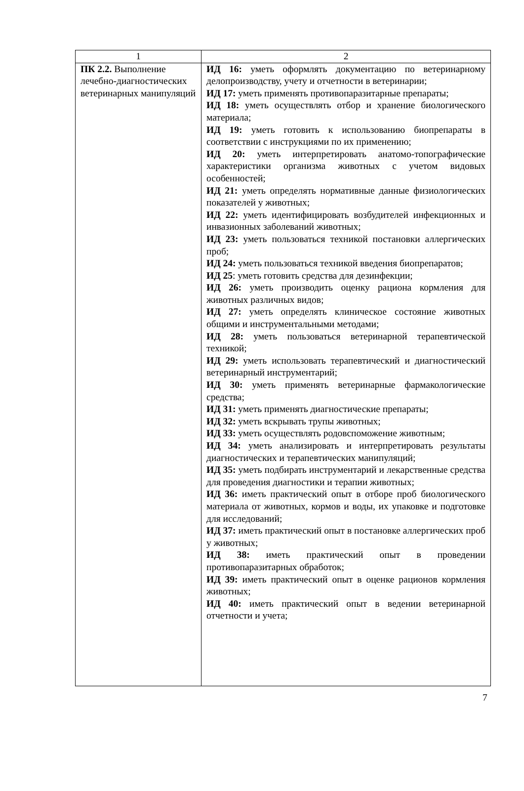| 1 | 2 |
| ПК 2.2. Выполнение лечебно-диагностических ветеринарных манипуляций | ИД 16: уметь оформлять документацию по ветеринарному делопроизводству, учету и отчетности в ветеринарии; ИД 17: уметь применять противопаразитарные препараты; ИД 18: уметь осуществлять отбор и хранение биологического материала; ИД 19: уметь готовить к использованию биопрепараты в соответствии с инструкциями по их применению; ИД 20: уметь интерпретировать анатомо-топографические характеристики организма животных с учетом видовых особенностей; ИД 21: уметь определять нормативные данные физиологических показателей у животных; ИД 22: уметь идентифицировать возбудителей инфекционных и инвазионных заболеваний животных; ИД 23: уметь пользоваться техникой постановки аллергических проб; ИД 24: уметь пользоваться техникой введения биопрепаратов; ИД 25 : уметь готовить средства для дезинфекции; ИД 26: уметь производить оценку рациона кормления для животных различных видов; ИД 27: уметь определять клиническое состояние животных общими и инструментальными методами; ИД 28: уметь пользоваться ветеринарной терапевтической техникой; ИД 29: уметь использовать терапевтический и диагностический ветеринарный инструментарий; ИД 30: уметь применять ветеринарные фармакологические средства; ИД 31: уметь применять диагностические препараты; ИД 32: уметь вскрывать трупы животных; ИД 33: уметь осуществлять родовспоможение животным; ИД 34: уметь анализировать и интерпретировать результаты диагностических и терапевтических манипуляций; ИД 35: уметь подбирать инструментарий и лекарственные средства для проведения диагностики и терапии животных; ИД 36: иметь практический опыт в отборе проб биологического материала от животных, кормов и воды, их упаковке и подготовке для исследований; ИД 37: иметь практический опыт в постановке аллергических проб у животных; ИД 38: иметь практический опыт в проведении противопаразитарных обработок; ИД 39: иметь практический опыт в оценке рационов кормления животных; ИД 40: иметь практический опыт в ведении ветеринарной отчетности и учета; |
7